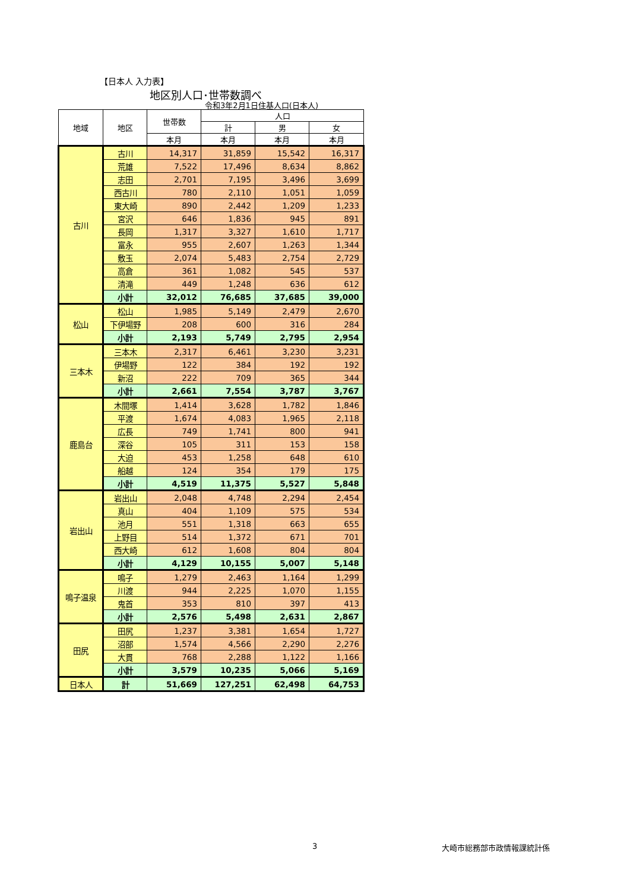【日本人 入力表】
地区別人口･世帯数調べ
令和3年2月1日住基人口(日本人)
| 地域 | 地区 | 世帯数 | 人口 | | |
| --- | --- | --- | --- | --- | --- |
| | | | 計 | 男 | 女 |
| | | 本月 | 本月 | 本月 | 本月 |
| 古川 | 古川 | 14,317 | 31,859 | 15,542 | 16,317 |
| | 荒雄 | 7,522 | 17,496 | 8,634 | 8,862 |
| | 志田 | 2,701 | 7,195 | 3,496 | 3,699 |
| | 西古川 | 780 | 2,110 | 1,051 | 1,059 |
| | 東大崎 | 890 | 2,442 | 1,209 | 1,233 |
| | 宮沢 | 646 | 1,836 | 945 | 891 |
| | 長岡 | 1,317 | 3,327 | 1,610 | 1,717 |
| | 富永 | 955 | 2,607 | 1,263 | 1,344 |
| | 敷玉 | 2,074 | 5,483 | 2,754 | 2,729 |
| | 高倉 | 361 | 1,082 | 545 | 537 |
| | 清滝 | 449 | 1,248 | 636 | 612 |
| | 小計 | 32,012 | 76,685 | 37,685 | 39,000 |
| 松山 | 松山 | 1,985 | 5,149 | 2,479 | 2,670 |
| | 下伊場野 | 208 | 600 | 316 | 284 |
| | 小計 | 2,193 | 5,749 | 2,795 | 2,954 |
| 三本木 | 三本木 | 2,317 | 6,461 | 3,230 | 3,231 |
| | 伊場野 | 122 | 384 | 192 | 192 |
| | 新沼 | 222 | 709 | 365 | 344 |
| | 小計 | 2,661 | 7,554 | 3,787 | 3,767 |
| 鹿島台 | 木間塚 | 1,414 | 3,628 | 1,782 | 1,846 |
| | 平渡 | 1,674 | 4,083 | 1,965 | 2,118 |
| | 広長 | 749 | 1,741 | 800 | 941 |
| | 深谷 | 105 | 311 | 153 | 158 |
| | 大迫 | 453 | 1,258 | 648 | 610 |
| | 船越 | 124 | 354 | 179 | 175 |
| | 小計 | 4,519 | 11,375 | 5,527 | 5,848 |
| 岩出山 | 岩出山 | 2,048 | 4,748 | 2,294 | 2,454 |
| | 真山 | 404 | 1,109 | 575 | 534 |
| | 池月 | 551 | 1,318 | 663 | 655 |
| | 上野目 | 514 | 1,372 | 671 | 701 |
| | 西大崎 | 612 | 1,608 | 804 | 804 |
| | 小計 | 4,129 | 10,155 | 5,007 | 5,148 |
| 鳴子温泉 | 鳴子 | 1,279 | 2,463 | 1,164 | 1,299 |
| | 川渡 | 944 | 2,225 | 1,070 | 1,155 |
| | 鬼首 | 353 | 810 | 397 | 413 |
| | 小計 | 2,576 | 5,498 | 2,631 | 2,867 |
| 田尻 | 田尻 | 1,237 | 3,381 | 1,654 | 1,727 |
| | 沼部 | 1,574 | 4,566 | 2,290 | 2,276 |
| | 大貫 | 768 | 2,288 | 1,122 | 1,166 |
| | 小計 | 3,579 | 10,235 | 5,066 | 5,169 |
| 日本人 | 計 | 51,669 | 127,251 | 62,498 | 64,753 |
3 大崎市総務部市政情報課統計係